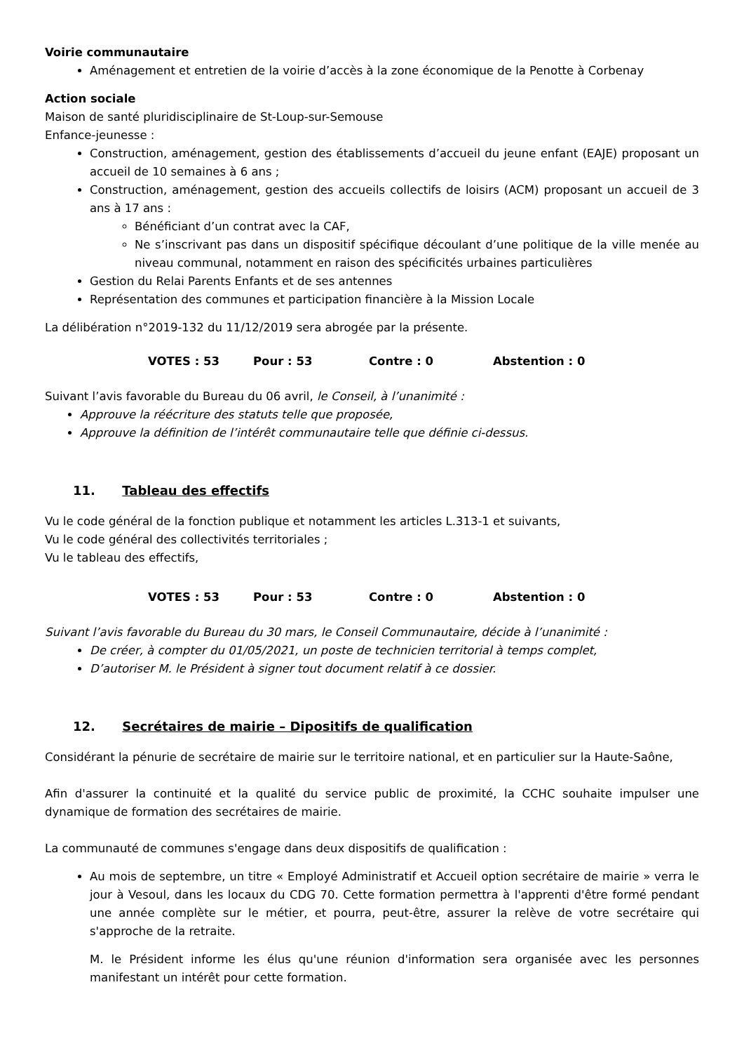Voirie communautaire
Aménagement et entretien de la voirie d’accès à la zone économique de la Penotte à Corbenay
Action sociale
Maison de santé pluridisciplinaire de St-Loup-sur-Semouse
Enfance-jeunesse :
Construction, aménagement, gestion des établissements d’accueil du jeune enfant (EAJE) proposant un accueil de 10 semaines à 6 ans ;
Construction, aménagement, gestion des accueils collectifs de loisirs (ACM) proposant un accueil de 3 ans à 17 ans :
Bénéficiant d’un contrat avec la CAF,
Ne s’inscrivant pas dans un dispositif spécifique découlant d’une politique de la ville menée au niveau communal, notamment en raison des spécificités urbaines particulières
Gestion du Relai Parents Enfants et de ses antennes
Représentation des communes et participation financière à la Mission Locale
La délibération n°2019-132 du 11/12/2019 sera abrogée par la présente.
VOTES : 53 Pour : 53 Contre : 0 Abstention : 0
Suivant l’avis favorable du Bureau du 06 avril, le Conseil, à l’unanimité :
Approuve la réécriture des statuts telle que proposée,
Approuve la définition de l’intérêt communautaire telle que définie ci-dessus.
11. Tableau des effectifs
Vu le code général de la fonction publique et notamment les articles L.313-1 et suivants,
Vu le code général des collectivités territoriales ;
Vu le tableau des effectifs,
VOTES : 53 Pour : 53 Contre : 0 Abstention : 0
Suivant l’avis favorable du Bureau du 30 mars, le Conseil Communautaire, décide à l’unanimité :
De créer, à compter du 01/05/2021, un poste de technicien territorial à temps complet,
D’autoriser M. le Président à signer tout document relatif à ce dossier.
12. Secrétaires de mairie – Dipositifs de qualification
Considérant la pénurie de secrétaire de mairie sur le territoire national, et en particulier sur la Haute-Saône,
Afin d'assurer la continuité et la qualité du service public de proximité, la CCHC souhaite impulser une dynamique de formation des secrétaires de mairie.
La communauté de communes s'engage dans deux dispositifs de qualification :
Au mois de septembre, un titre « Employé Administratif et Accueil option secrétaire de mairie » verra le jour à Vesoul, dans les locaux du CDG 70. Cette formation permettra à l'apprenti d'être formé pendant une année complète sur le métier, et pourra, peut-être, assurer la relève de votre secrétaire qui s'approche de la retraite.
M. le Président informe les élus qu'une réunion d'information sera organisée avec les personnes manifestant un intérêt pour cette formation.